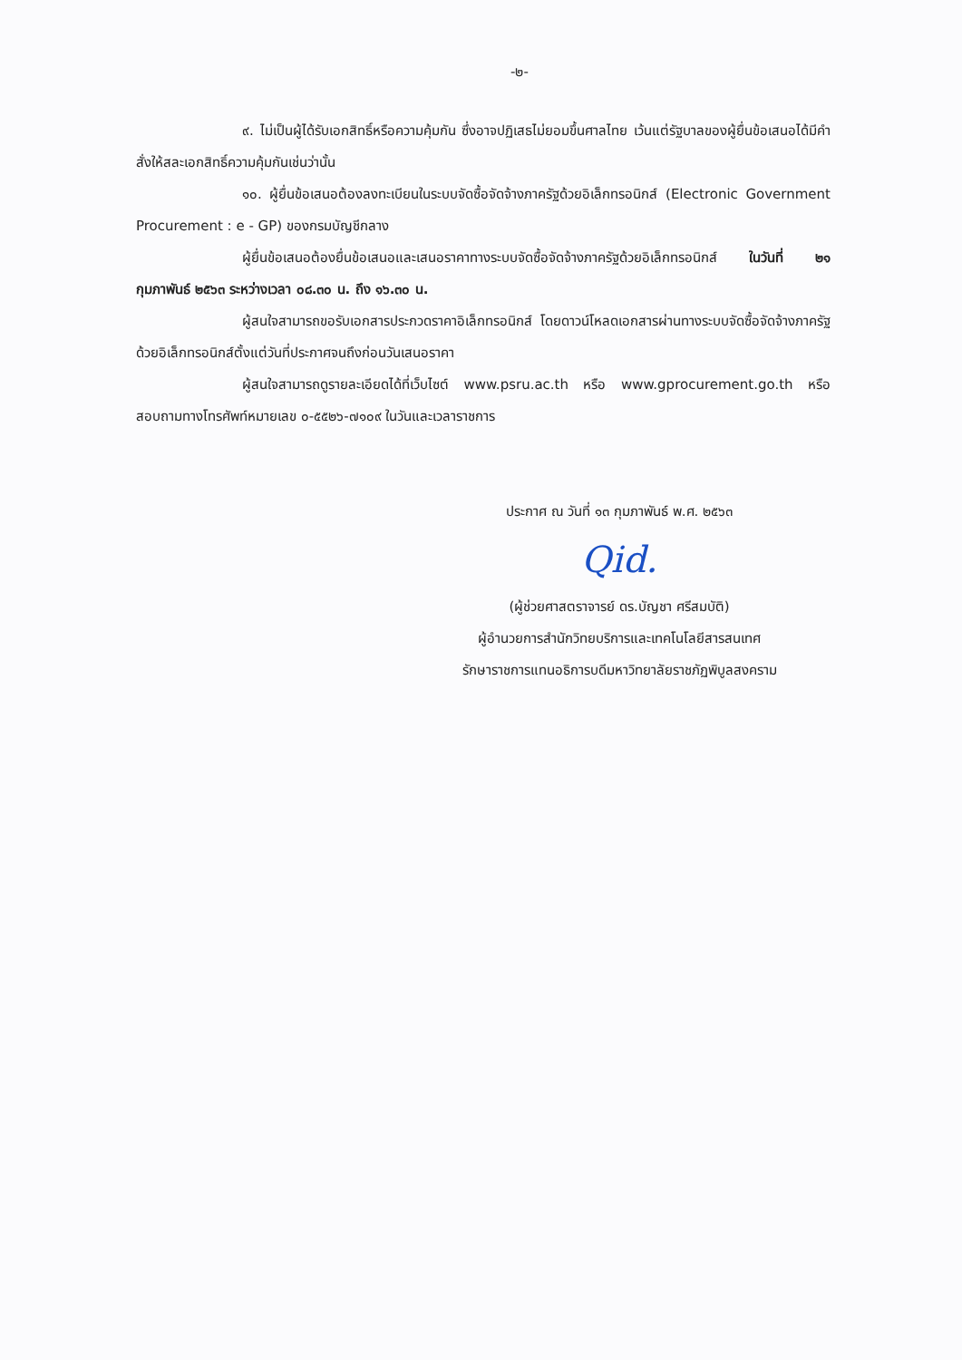-๒-
๙. ไม่เป็นผู้ได้รับเอกสิทธิ์หรือความคุ้มกัน ซึ่งอาจปฏิเสธไม่ยอมขึ้นศาลไทย เว้นแต่รัฐบาลของผู้ยื่นข้อเสนอได้มีคำสั่งให้สละเอกสิทธิ์ความคุ้มกันเช่นว่านั้น
๑๐. ผู้ยื่นข้อเสนอต้องลงทะเบียนในระบบจัดซื้อจัดจ้างภาครัฐด้วยอิเล็กทรอนิกส์ (Electronic Government Procurement : e - GP) ของกรมบัญชีกลาง
ผู้ยื่นข้อเสนอต้องยื่นข้อเสนอและเสนอราคาทางระบบจัดซื้อจัดจ้างภาครัฐด้วยอิเล็กทรอนิกส์ ในวันที่ ๒๑ กุมภาพันธ์ ๒๕๖๓ ระหว่างเวลา ๐๘.๓๐ น. ถึง ๑๖.๓๐ น.
ผู้สนใจสามารถขอรับเอกสารประกวดราคาอิเล็กทรอนิกส์ โดยดาวน์โหลดเอกสารผ่านทางระบบจัดซื้อจัดจ้างภาครัฐด้วยอิเล็กทรอนิกส์ตั้งแต่วันที่ประกาศจนถึงก่อนวันเสนอราคา
ผู้สนใจสามารถดูรายละเอียดได้ที่เว็บไซต์ www.psru.ac.th หรือ www.gprocurement.go.th หรือสอบถามทางโทรศัพท์หมายเลข ๐-๕๕๒๖-๗๑๐๙ ในวันและเวลาราชการ
ประกาศ ณ วันที่ ๑๓ กุมภาพันธ์ พ.ศ. ๒๕๖๓
Qid.
(ผู้ช่วยศาสตราจารย์ ดร.บัญชา ศรีสมบัติ)
ผู้อำนวยการสำนักวิทยบริการและเทคโนโลยีสารสนเทศ
รักษาราชการแทนอธิการบดีมหาวิทยาลัยราชภัฏพิบูลสงคราม